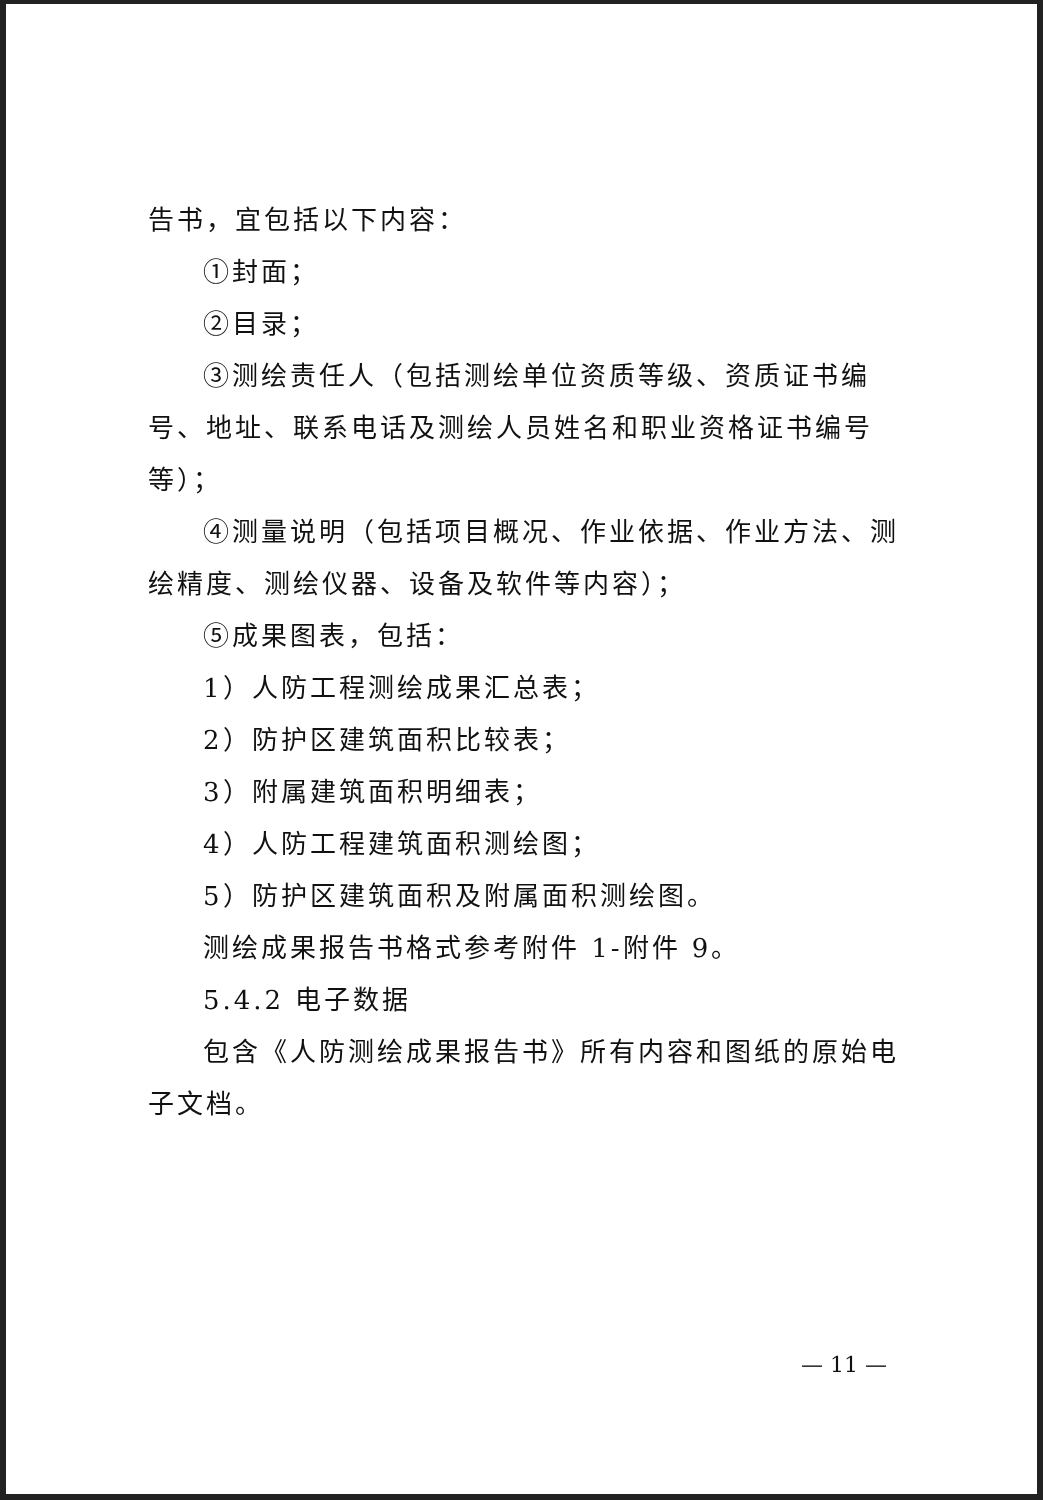告书，宜包括以下内容：
①封面；
②目录；
③测绘责任人（包括测绘单位资质等级、资质证书编号、地址、联系电话及测绘人员姓名和职业资格证书编号等）；
④测量说明（包括项目概况、作业依据、作业方法、测绘精度、测绘仪器、设备及软件等内容）；
⑤成果图表，包括：
1）人防工程测绘成果汇总表；
2）防护区建筑面积比较表；
3）附属建筑面积明细表；
4）人防工程建筑面积测绘图；
5）防护区建筑面积及附属面积测绘图。
测绘成果报告书格式参考附件 1-附件 9。
5.4.2 电子数据
包含《人防测绘成果报告书》所有内容和图纸的原始电子文档。
— 11 —